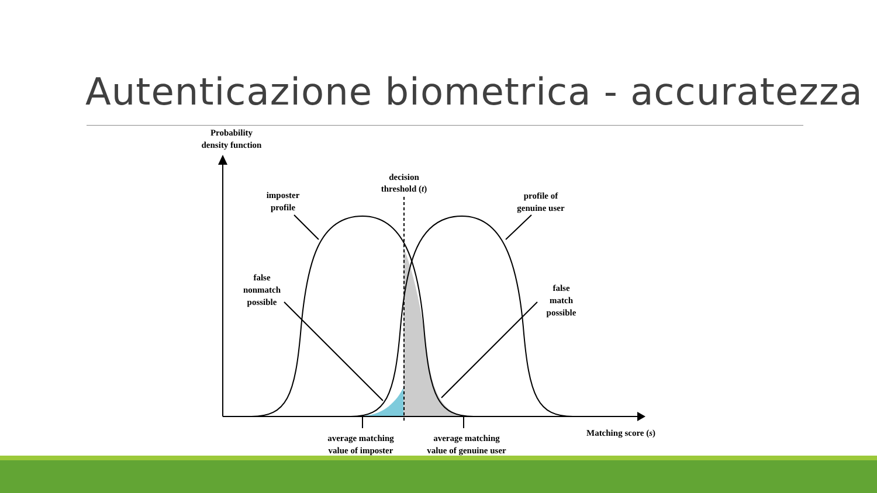Autenticazione biometrica - accuratezza
Probability
density function
decision
threshold (t)
imposter
profile
profile of
genuine user
false
nonmatch
possible
false
match
possible
Matching score (s)
average matching
value of imposter
average matching
value of genuine user